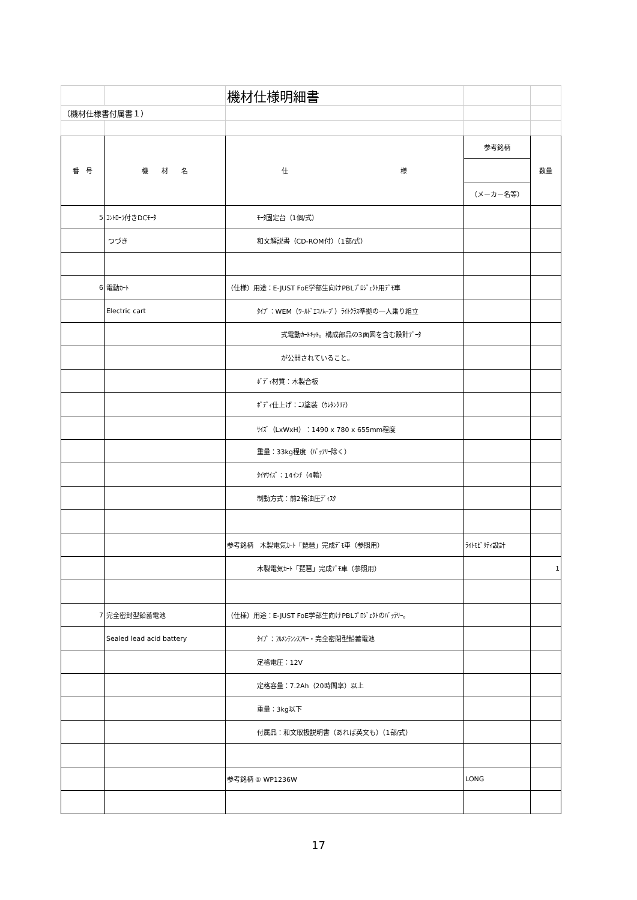| | | 機材仕様明細書 | | |
| （機材仕様書付属書１） | | | | |
| 番 号 | 機 材 名 | 仕 様 | 参考銘柄 | 数量 |
| | | | （メーカー名等） | |
| 5 | ｺﾝﾄﾛｰﾗ付きDCﾓｰﾀ | ﾓｰﾀ固定台（1個/式） | | |
| | つづき | 和文解説書（CD-ROM付）（1部/式） | | |
| 6 | 電動ｶｰﾄ | （仕様）用途：E-JUST FoE学部生向けPBLﾌﾟﾛｼﾞｪｸﾄ用ﾃﾞﾓ車 | | |
| | Electric cart | ﾀｲﾌﾟ：WEM（ﾜｰﾙﾄﾞｴｺﾉﾑｰﾌﾞ）ﾗｲﾄｸﾗｽ準拠の一人乗り組立 | | |
| | | 式電動ｶｰﾄｷｯﾄ。構成部品の3面図を含む設計ﾃﾞｰﾀ | | |
| | | が公開されていること。 | | |
| | | ﾎﾞﾃﾞｨ材質：木製合板 | | |
| | | ﾎﾞﾃﾞｨ仕上げ：ﾆｽ塗装（ｳﾚﾀﾝｸﾘｱ） | | |
| | | ｻｲｽﾞ（LxWxH）：1490 x 780 x 655mm程度 | | |
| | | 重量：33kg程度（ﾊﾞｯﾃﾘｰ除く） | | |
| | | ﾀｲﾔｻｲｽﾞ：14ｲﾝﾁ（4輪） | | |
| | | 制動方式：前2輪油圧ﾃﾞｨｽｸ | | |
| | | 参考銘柄 木製電気ｶｰﾄ「琵琶」完成ﾃﾞﾓ車（参照用） | ﾗｲﾄﾓﾋﾞﾘﾃｨ設計 | |
| | | 木製電気ｶｰﾄ「琵琶」完成ﾃﾞﾓ車（参照用） | | 1 |
| 7 | 完全密封型鉛蓄電池 | （仕様）用途：E-JUST FoE学部生向けPBLﾌﾟﾛｼﾞｪｸﾄのﾊﾞｯﾃﾘｰ。 | | |
| | Sealed lead acid battery | ﾀｲﾌﾟ：ﾌﾙﾒﾝﾃﾝﾝｽﾌﾘｰ・完全密閉型鉛蓄電池 | | |
| | | 定格電圧：12V | | |
| | | 定格容量：7.2Ah（20時間率）以上 | | |
| | | 重量：3kg以下 | | |
| | | 付属品：和文取扱説明書（あれば英文も）（1部/式） | | |
| | | 参考銘柄 ① WP1236W | LONG | |
17